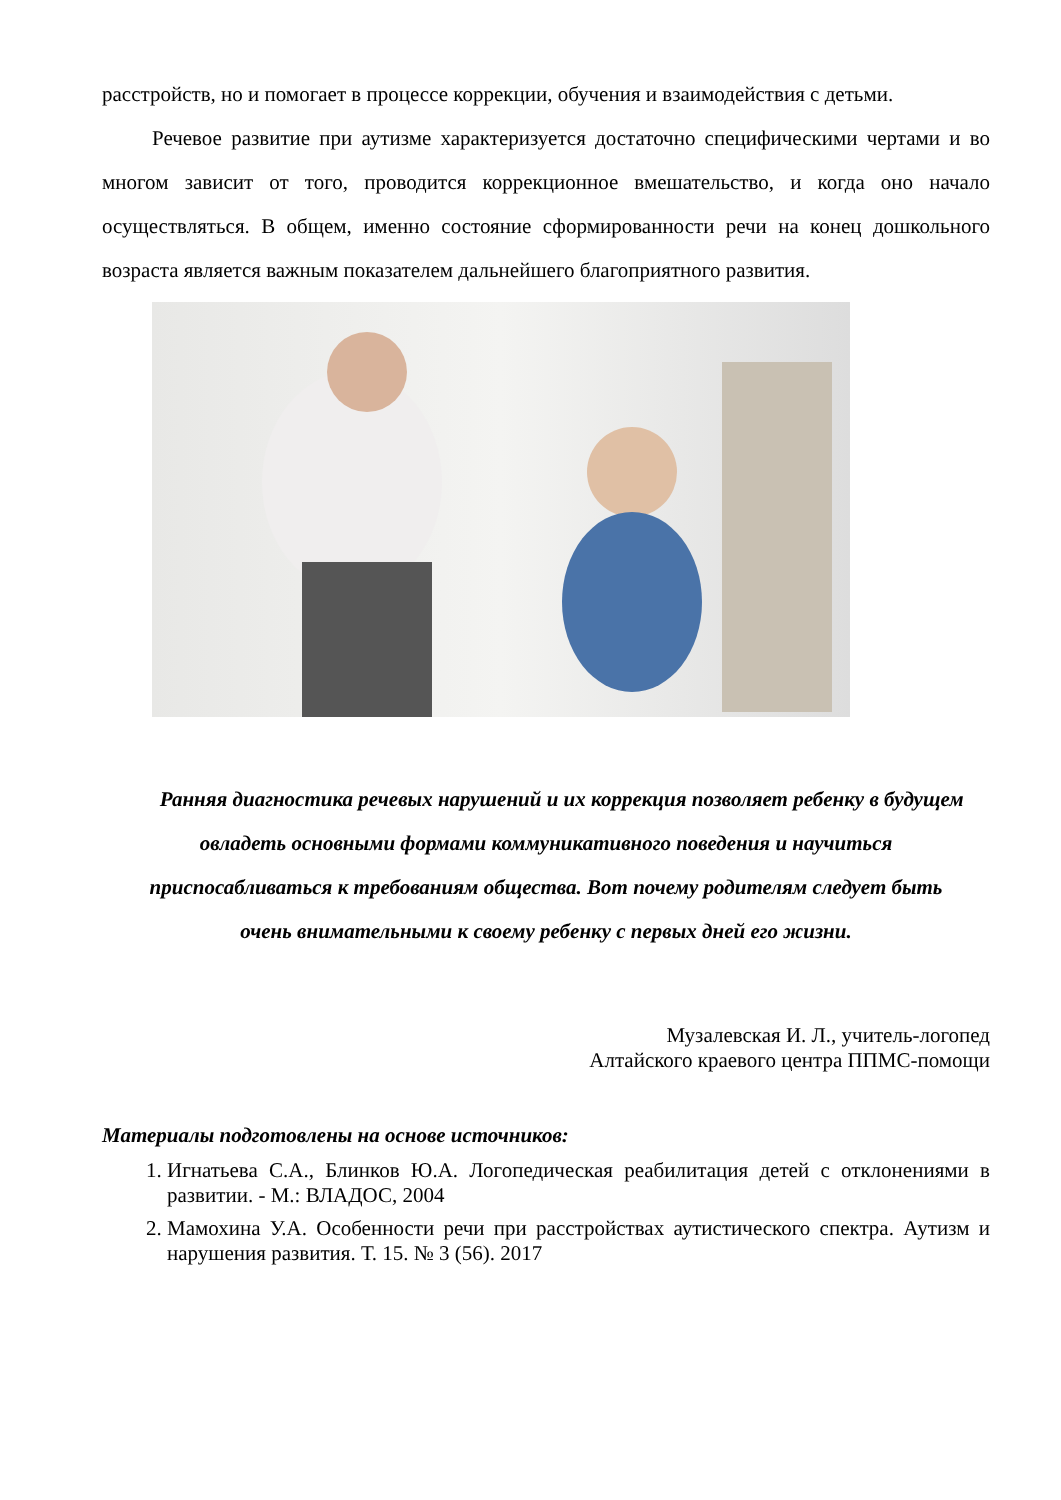расстройств, но и помогает в процессе коррекции, обучения и взаимодействия с детьми.
Речевое развитие при аутизме характеризуется достаточно специфическими чертами и во многом зависит от того, проводится коррекционное вмешательство, и когда оно начало осуществляться. В общем, именно состояние сформированности речи на конец дошкольного возраста является важным показателем дальнейшего благоприятного развития.
Ранняя диагностика речевых нарушений и их коррекция позволяет ребенку в будущем овладеть основными формами коммуникативного поведения и научиться приспосабливаться к требованиям общества. Вот почему родителям следует быть очень внимательными к своему ребенку с первых дней его жизни.
Музалевская И. Л., учитель-логопед
Алтайского краевого центра ППМС-помощи
Материалы подготовлены на основе источников:
1. Игнатьева С.А., Блинков Ю.А. Логопедическая реабилитация детей с отклонениями в развитии. - М.: ВЛАДОС, 2004
2. Мамохина У.А. Особенности речи при расстройствах аутистического спектра. Аутизм и нарушения развития. Т. 15. № 3 (56). 2017